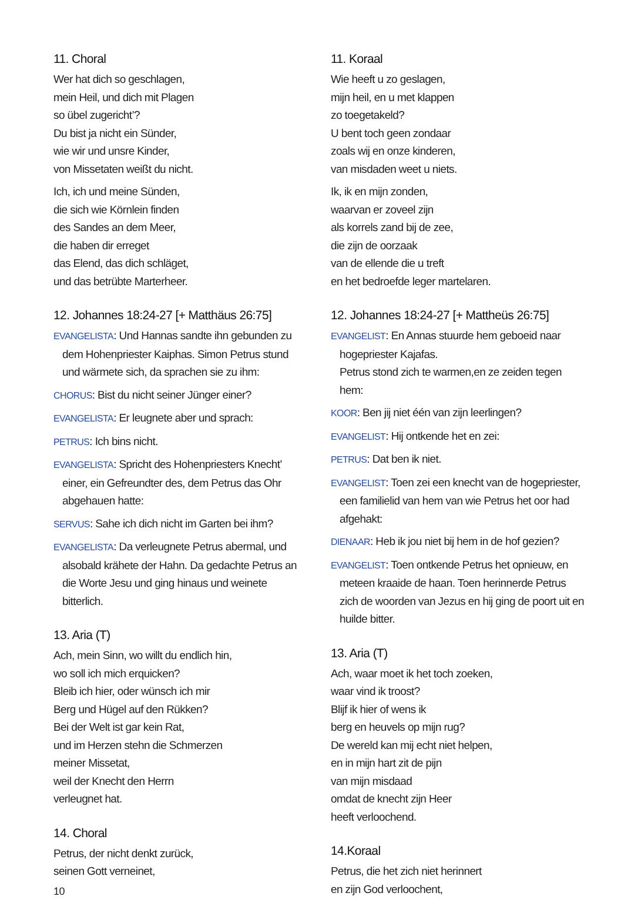11. Choral
Wer hat dich so geschlagen,
mein Heil, und dich mit Plagen
so übel zugericht’?
Du bist ja nicht ein Sünder,
wie wir und unsre Kinder,
von Missetaten weißt du nicht.
Ich, ich und meine Sünden,
die sich wie Körnlein finden
des Sandes an dem Meer,
die haben dir erreget
das Elend, das dich schläget,
und das betrübte Marterheer.
12. Johannes 18:24-27 [+ Matthäus 26:75]
EVANGELISTA: Und Hannas sandte ihn gebunden zu dem Hohenpriester Kaiphas. Simon Petrus stund und wärmete sich, da sprachen sie zu ihm:
CHORUS: Bist du nicht seiner Jünger einer?
EVANGELISTA: Er leugnete aber und sprach:
PETRUS: Ich bins nicht.
EVANGELISTA: Spricht des Hohenpriesters Knecht’ einer, ein Gefreundter des, dem Petrus das Ohr abgehauen hatte:
SERVUS: Sahe ich dich nicht im Garten bei ihm?
EVANGELISTA: Da verleugnete Petrus abermal, und alsobald krähete der Hahn. Da gedachte Petrus an die Worte Jesu und ging hinaus und weinete bitterlich.
13. Aria (T)
Ach, mein Sinn, wo willt du endlich hin,
wo soll ich mich erquicken?
Bleib ich hier, oder wünsch ich mir
Berg und Hügel auf den Rükken?
Bei der Welt ist gar kein Rat,
und im Herzen stehn die Schmerzen
meiner Missetat,
weil der Knecht den Herrn
verleugnet hat.
14. Choral
Petrus, der nicht denkt zurück,
seinen Gott verneinet,
10
11. Koraal
Wie heeft u zo geslagen,
mijn heil, en u met klappen
zo toegetakeld?
U bent toch geen zondaar
zoals wij en onze kinderen,
van misdaden weet u niets.
Ik, ik en mijn zonden,
waarvan er zoveel zijn
als korrels zand bij de zee,
die zijn de oorzaak
van de ellende die u treft
en het bedroefde leger martelaren.
12. Johannes 18:24-27 [+ Mattheüs 26:75]
EVANGELIST: En Annas stuurde hem geboeid naar hogepriester Kajafas.
Petrus stond zich te warmen,en ze zeiden tegen hem:
KOOR: Ben jij niet één van zijn leerlingen?
EVANGELIST: Hij ontkende het en zei:
PETRUS: Dat ben ik niet.
EVANGELIST: Toen zei een knecht van de hogepriester, een familielid van hem van wie Petrus het oor had afgehakt:
DIENAAR: Heb ik jou niet bij hem in de hof gezien?
EVANGELIST: Toen ontkende Petrus het opnieuw, en meteen kraaide de haan. Toen herinnerde Petrus zich de woorden van Jezus en hij ging de poort uit en huilde bitter.
13. Aria (T)
Ach, waar moet ik het toch zoeken,
waar vind ik troost?
Blijf ik hier of wens ik
berg en heuvels op mijn rug?
De wereld kan mij echt niet helpen,
en in mijn hart zit de pijn
van mijn misdaad
omdat de knecht zijn Heer
heeft verloochend.
14.Koraal
Petrus, die het zich niet herinnert
en zijn God verloochent,